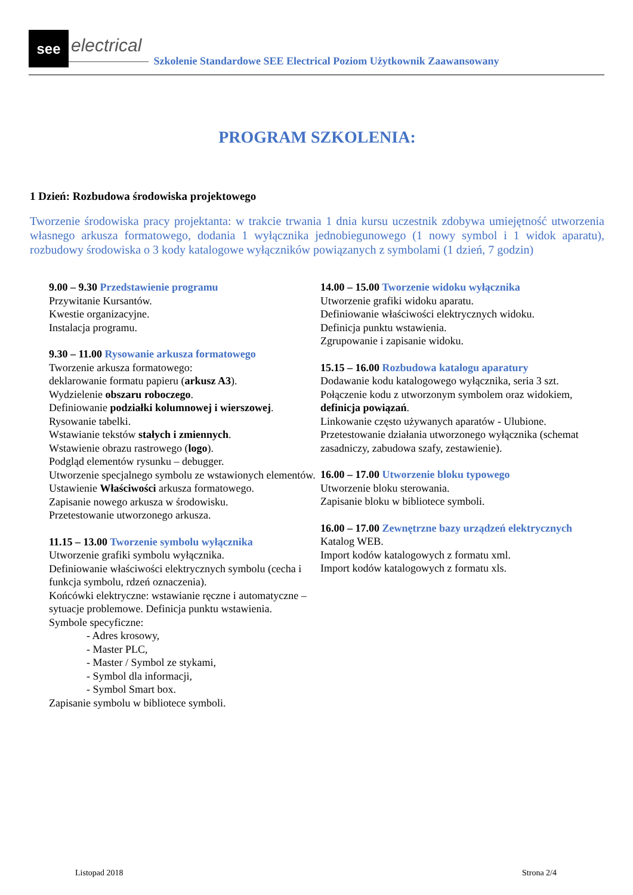see
electrical
Szkolenie Standardowe SEE Electrical Poziom Użytkownik Zaawansowany
PROGRAM SZKOLENIA:
1 Dzień: Rozbudowa środowiska projektowego
Tworzenie środowiska pracy projektanta: w trakcie trwania 1 dnia kursu uczestnik zdobywa umiejętność utworzenia własnego arkusza formatowego, dodania 1 wyłącznika jednobiegunowego (1 nowy symbol i 1 widok aparatu), rozbudowy środowiska o 3 kody katalogowe wyłączników powiązanych z symbolami (1 dzień, 7 godzin)
9.00 – 9.30 Przedstawienie programu
Przywitanie Kursantów.
Kwestie organizacyjne.
Instalacja programu.
9.30 – 11.00 Rysowanie arkusza formatowego
Tworzenie arkusza formatowego:
deklarowanie formatu papieru (arkusz A3).
Wydzielenie obszaru roboczego.
Definiowanie podziałki kolumnowej i wierszowej.
Rysowanie tabelki.
Wstawianie tekstów stałych i zmiennych.
Wstawienie obrazu rastrowego (logo).
Podgląd elementów rysunku – debugger.
Utworzenie specjalnego symbolu ze wstawionych elementów.
Ustawienie Właściwości arkusza formatowego.
Zapisanie nowego arkusza w środowisku.
Przetestowanie utworzonego arkusza.
11.15 – 13.00 Tworzenie symbolu wyłącznika
Utworzenie grafiki symbolu wyłącznika.
Definiowanie właściwości elektrycznych symbolu (cecha i funkcja symbolu, rdzeń oznaczenia).
Końcówki elektryczne: wstawianie ręczne i automatyczne – sytuacje problemowe. Definicja punktu wstawienia.
Symbole specyficzne:
- Adres krosowy,
- Master PLC,
- Master / Symbol ze stykami,
- Symbol dla informacji,
- Symbol Smart box.
Zapisanie symbolu w bibliotece symboli.
14.00 – 15.00 Tworzenie widoku wyłącznika
Utworzenie grafiki widoku aparatu.
Definiowanie właściwości elektrycznych widoku.
Definicja punktu wstawienia.
Zgrupowanie i zapisanie widoku.
15.15 – 16.00 Rozbudowa katalogu aparatury
Dodawanie kodu katalogowego wyłącznika, seria 3 szt.
Połączenie kodu z utworzonym symbolem oraz widokiem, definicja powiązań.
Linkowanie często używanych aparatów - Ulubione.
Przetestowanie działania utworzonego wyłącznika (schemat zasadniczy, zabudowa szafy, zestawienie).
16.00 – 17.00 Utworzenie bloku typowego
Utworzenie bloku sterowania.
Zapisanie bloku w bibliotece symboli.
16.00 – 17.00 Zewnętrzne bazy urządzeń elektrycznych
Katalog WEB.
Import kodów katalogowych z formatu xml.
Import kodów katalogowych z formatu xls.
Listopad 2018 Strona 2/4